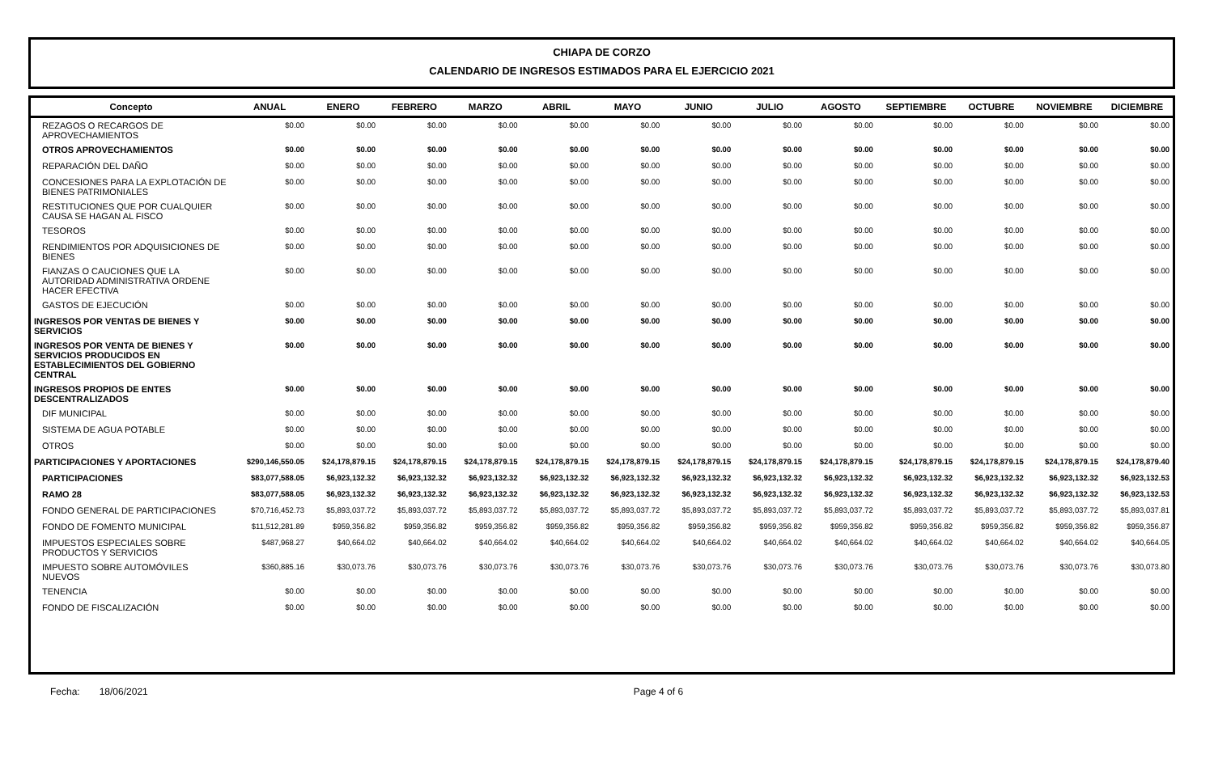CHIAPA DE CORZO
CALENDARIO DE INGRESOS ESTIMADOS PARA EL EJERCICIO 2021
| Concepto | ANUAL | ENERO | FEBRERO | MARZO | ABRIL | MAYO | JUNIO | JULIO | AGOSTO | SEPTIEMBRE | OCTUBRE | NOVIEMBRE | DICIEMBRE |
| --- | --- | --- | --- | --- | --- | --- | --- | --- | --- | --- | --- | --- | --- |
| REZAGOS O RECARGOS DE APROVECHAMIENTOS | $0.00 | $0.00 | $0.00 | $0.00 | $0.00 | $0.00 | $0.00 | $0.00 | $0.00 | $0.00 | $0.00 | $0.00 | $0.00 |
| OTROS APROVECHAMIENTOS | $0.00 | $0.00 | $0.00 | $0.00 | $0.00 | $0.00 | $0.00 | $0.00 | $0.00 | $0.00 | $0.00 | $0.00 | $0.00 |
| REPARACIÓN DEL DAÑO | $0.00 | $0.00 | $0.00 | $0.00 | $0.00 | $0.00 | $0.00 | $0.00 | $0.00 | $0.00 | $0.00 | $0.00 | $0.00 |
| CONCESIONES PARA LA EXPLOTACIÓN DE BIENES PATRIMONIALES | $0.00 | $0.00 | $0.00 | $0.00 | $0.00 | $0.00 | $0.00 | $0.00 | $0.00 | $0.00 | $0.00 | $0.00 | $0.00 |
| RESTITUCIONES QUE POR CUALQUIER CAUSA SE HAGAN AL FISCO | $0.00 | $0.00 | $0.00 | $0.00 | $0.00 | $0.00 | $0.00 | $0.00 | $0.00 | $0.00 | $0.00 | $0.00 | $0.00 |
| TESOROS | $0.00 | $0.00 | $0.00 | $0.00 | $0.00 | $0.00 | $0.00 | $0.00 | $0.00 | $0.00 | $0.00 | $0.00 | $0.00 |
| RENDIMIENTOS POR ADQUISICIONES DE BIENES | $0.00 | $0.00 | $0.00 | $0.00 | $0.00 | $0.00 | $0.00 | $0.00 | $0.00 | $0.00 | $0.00 | $0.00 | $0.00 |
| FIANZAS O CAUCIONES QUE LA AUTORIDAD ADMINISTRATIVA ORDENE HACER EFECTIVA | $0.00 | $0.00 | $0.00 | $0.00 | $0.00 | $0.00 | $0.00 | $0.00 | $0.00 | $0.00 | $0.00 | $0.00 | $0.00 |
| GASTOS DE EJECUCIÓN | $0.00 | $0.00 | $0.00 | $0.00 | $0.00 | $0.00 | $0.00 | $0.00 | $0.00 | $0.00 | $0.00 | $0.00 | $0.00 |
| INGRESOS POR VENTAS DE BIENES Y SERVICIOS | $0.00 | $0.00 | $0.00 | $0.00 | $0.00 | $0.00 | $0.00 | $0.00 | $0.00 | $0.00 | $0.00 | $0.00 | $0.00 |
| INGRESOS POR VENTA DE BIENES Y SERVICIOS PRODUCIDOS EN ESTABLECIMIENTOS DEL GOBIERNO CENTRAL | $0.00 | $0.00 | $0.00 | $0.00 | $0.00 | $0.00 | $0.00 | $0.00 | $0.00 | $0.00 | $0.00 | $0.00 | $0.00 |
| INGRESOS PROPIOS DE ENTES DESCENTRALIZADOS | $0.00 | $0.00 | $0.00 | $0.00 | $0.00 | $0.00 | $0.00 | $0.00 | $0.00 | $0.00 | $0.00 | $0.00 | $0.00 |
| DIF MUNICIPAL | $0.00 | $0.00 | $0.00 | $0.00 | $0.00 | $0.00 | $0.00 | $0.00 | $0.00 | $0.00 | $0.00 | $0.00 | $0.00 |
| SISTEMA DE AGUA POTABLE | $0.00 | $0.00 | $0.00 | $0.00 | $0.00 | $0.00 | $0.00 | $0.00 | $0.00 | $0.00 | $0.00 | $0.00 | $0.00 |
| OTROS | $0.00 | $0.00 | $0.00 | $0.00 | $0.00 | $0.00 | $0.00 | $0.00 | $0.00 | $0.00 | $0.00 | $0.00 | $0.00 |
| PARTICIPACIONES Y APORTACIONES | $290,146,550.05 | $24,178,879.15 | $24,178,879.15 | $24,178,879.15 | $24,178,879.15 | $24,178,879.15 | $24,178,879.15 | $24,178,879.15 | $24,178,879.15 | $24,178,879.15 | $24,178,879.15 | $24,178,879.15 | $24,178,879.40 |
| PARTICIPACIONES | $83,077,588.05 | $6,923,132.32 | $6,923,132.32 | $6,923,132.32 | $6,923,132.32 | $6,923,132.32 | $6,923,132.32 | $6,923,132.32 | $6,923,132.32 | $6,923,132.32 | $6,923,132.32 | $6,923,132.32 | $6,923,132.53 |
| RAMO 28 | $83,077,588.05 | $6,923,132.32 | $6,923,132.32 | $6,923,132.32 | $6,923,132.32 | $6,923,132.32 | $6,923,132.32 | $6,923,132.32 | $6,923,132.32 | $6,923,132.32 | $6,923,132.32 | $6,923,132.32 | $6,923,132.53 |
| FONDO GENERAL DE PARTICIPACIONES | $70,716,452.73 | $5,893,037.72 | $5,893,037.72 | $5,893,037.72 | $5,893,037.72 | $5,893,037.72 | $5,893,037.72 | $5,893,037.72 | $5,893,037.72 | $5,893,037.72 | $5,893,037.72 | $5,893,037.72 | $5,893,037.81 |
| FONDO DE FOMENTO MUNICIPAL | $11,512,281.89 | $959,356.82 | $959,356.82 | $959,356.82 | $959,356.82 | $959,356.82 | $959,356.82 | $959,356.82 | $959,356.82 | $959,356.82 | $959,356.82 | $959,356.82 | $959,356.87 |
| IMPUESTOS ESPECIALES SOBRE PRODUCTOS Y SERVICIOS | $487,968.27 | $40,664.02 | $40,664.02 | $40,664.02 | $40,664.02 | $40,664.02 | $40,664.02 | $40,664.02 | $40,664.02 | $40,664.02 | $40,664.02 | $40,664.02 | $40,664.05 |
| IMPUESTO SOBRE AUTOMÓVILES NUEVOS | $360,885.16 | $30,073.76 | $30,073.76 | $30,073.76 | $30,073.76 | $30,073.76 | $30,073.76 | $30,073.76 | $30,073.76 | $30,073.76 | $30,073.76 | $30,073.76 | $30,073.80 |
| TENENCIA | $0.00 | $0.00 | $0.00 | $0.00 | $0.00 | $0.00 | $0.00 | $0.00 | $0.00 | $0.00 | $0.00 | $0.00 | $0.00 |
| FONDO DE FISCALIZACIÓN | $0.00 | $0.00 | $0.00 | $0.00 | $0.00 | $0.00 | $0.00 | $0.00 | $0.00 | $0.00 | $0.00 | $0.00 | $0.00 |
Fecha: 18/06/2021 Page 4 of 6